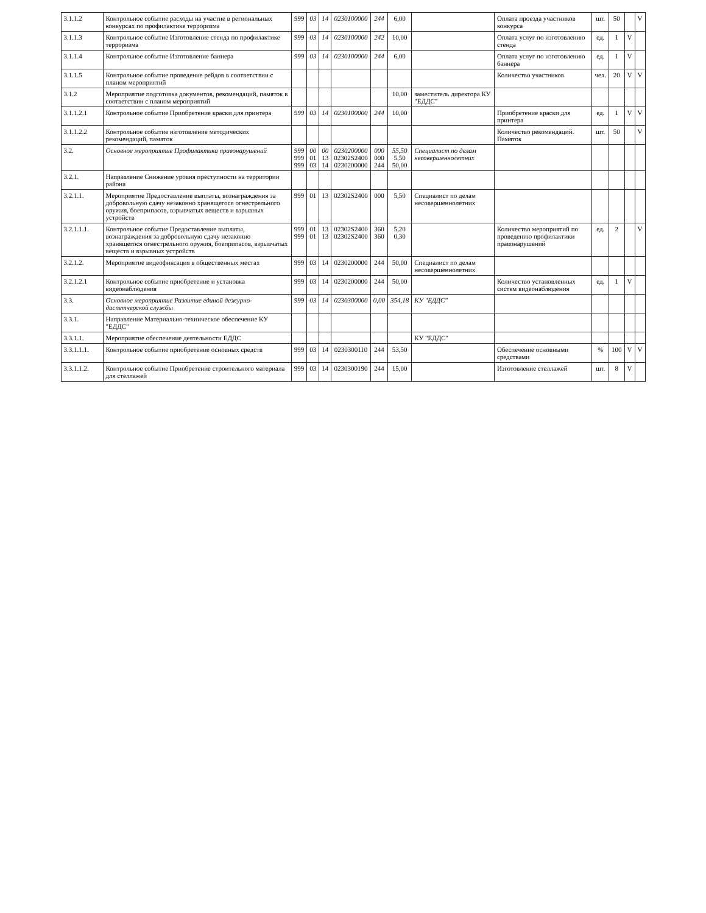| 3.1.1.2 | Контрольное событие расходы на участие в региональных конкурсах по профилактике терроризма | 999 | 03 | 14 | 0230100000 | 244 | 6,00 | | Оплата проезда участников конкурса | шт. | 50 | | V |
| 3.1.1.3 | Контрольное событие Изготовление стенда по профилактике терроризма | 999 | 03 | 14 | 0230100000 | 242 | 10,00 | | Оплата услуг по изготовлению стенда | ед. | 1 | V | |
| 3.1.1.4 | Контрольное событие Изготовление баннера | 999 | 03 | 14 | 0230100000 | 244 | 6,00 | | Оплата услуг по изготовлению баннера | ед. | 1 | V | |
| 3.1.1.5 | Контрольное событие проведение рейдов в соответствии с планом мероприятий | | | | | | | | Количество участников | чел. | 20 | V | V |
| 3.1.2 | Мероприятие подготовка документов, рекомендаций, памяток в соответствии с планом мероприятий | | | | | | 10,00 | заместитель директора КУ "ЕДДС" | | | | | |
| 3.1.1.2.1 | Контрольное событие Приобретение краски для принтера | 999 | 03 | 14 | 0230100000 | 244 | 10,00 | | Приобретение краски для принтера | ед. | 1 | V | V |
| 3.1.1.2.2 | Контрольное событие изготовление методических рекомендаций, памяток | | | | | | | | Количество рекомендаций. Памяток | шт. | 50 | | V |
| 3.2. | Основное мероприятие Профилактика правонарушений | 999 999 999 | 00 01 03 | 00 13 14 | 0230200000 02302S2400 0230200000 | 000 000 244 | 55,50 5,50 50,00 | Специалист по делам несовершеннолетних | | | | | |
| 3.2.1. | Направление Снижение уровня преступности на территории района | | | | | | | | | | | | |
| 3.2.1.1. | Мероприятие Предоставление выплаты, вознаграждения за добровольную сдачу незаконно хранящегося огнестрельного оружия, боеприпасов, взрывчатых веществ и взрывных устройств | 999 | 01 | 13 | 02302S2400 | 000 | 5,50 | Специалист по делам несовершеннолетних | | | | | |
| 3.2.1.1.1. | Контрольное событие Предоставление выплаты, вознаграждения за добровольную сдачу незаконно хранящегося огнестрельного оружия, боеприпасов, взрывчатых веществ и взрывных устройств | 999 999 | 01 01 | 13 13 | 02302S2400 02302S2400 | 360 360 | 5,20 0,30 | | Количество мероприятий по проведению профилактики правонарушений | ед. | 2 | | V |
| 3.2.1.2. | Мероприятие видеофиксация в общественных местах | 999 | 03 | 14 | 0230200000 | 244 | 50,00 | Специалист по делам несовершеннолетних | | | | | |
| 3.2.1.2.1 | Контрольное событие приобретение и установка видеонаблюдения | 999 | 03 | 14 | 0230200000 | 244 | 50,00 | | Количество установленных систем видеонаблюдения | ед. | 1 | V | |
| 3.3. | Основное мероприятие Развитие единой дежурно-диспетчерской службы | 999 | 03 | 14 | 0230300000 | 0,00 | 354,18 | КУ "ЕДДС" | | | | | |
| 3.3.1. | Направление Материально-техническое обеспечение КУ "ЕДДС" | | | | | | | | | | | | |
| 3.3.1.1. | Мероприятие обеспечение деятельности ЕДДС | | | | | | | КУ "ЕДДС" | | | | | |
| 3.3.1.1.1. | Контрольное событие приобретение основных средств | 999 | 03 | 14 | 0230300110 | 244 | 53,50 | | Обеспечение основными средствами | % | 100 | V | V |
| 3.3.1.1.2. | Контрольное событие Приобретение строительного материала для стеллажей | 999 | 03 | 14 | 0230300190 | 244 | 15,00 | | Изготовление стеллажей | шт. | 8 | V | |